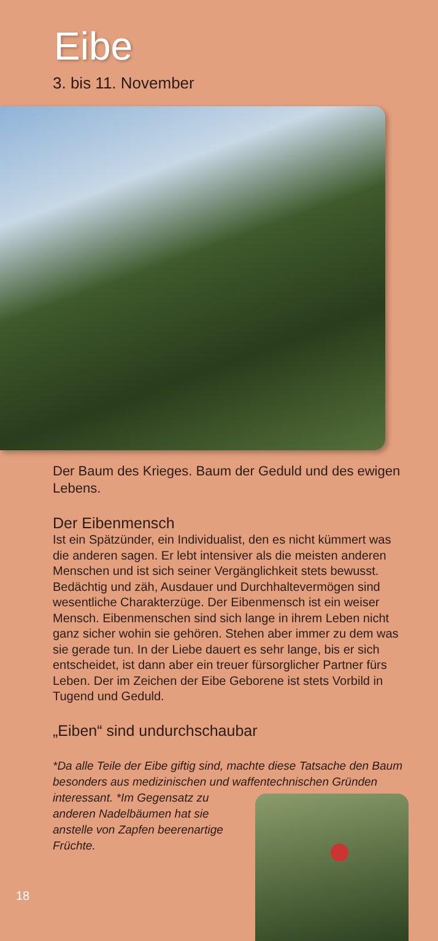Eibe
3. bis 11. November
Der Baum des Krieges. Baum der Geduld und des ewigen Lebens.
Der Eibenmensch
Ist ein Spätzünder, ein Individualist, den es nicht kümmert was die anderen sagen. Er lebt intensiver als die meisten anderen Menschen und ist sich seiner Vergänglichkeit stets bewusst. Bedächtig und zäh, Ausdauer und Durchhaltevermögen sind wesentliche Charakterzüge. Der Eibenmensch ist ein weiser Mensch. Eibenmenschen sind sich lange in ihrem Leben nicht ganz sicher wohin sie gehören. Stehen aber immer zu dem was sie gerade tun. In der Liebe dauert es sehr lange, bis er sich entscheidet, ist dann aber ein treuer fürsorglicher Partner fürs Leben. Der im Zeichen der Eibe Geborene ist stets Vorbild in Tugend und Geduld.
„Eiben“ sind undurchschaubar
*Da alle Teile der Eibe giftig sind, machte diese Tatsache den Baum besonders aus medizinischen und waffentechnischen Gründen interessant. *Im Gegensatz zu anderen Nadelbäumen hat sie anstelle von Zapfen beerenartige Früchte.
18